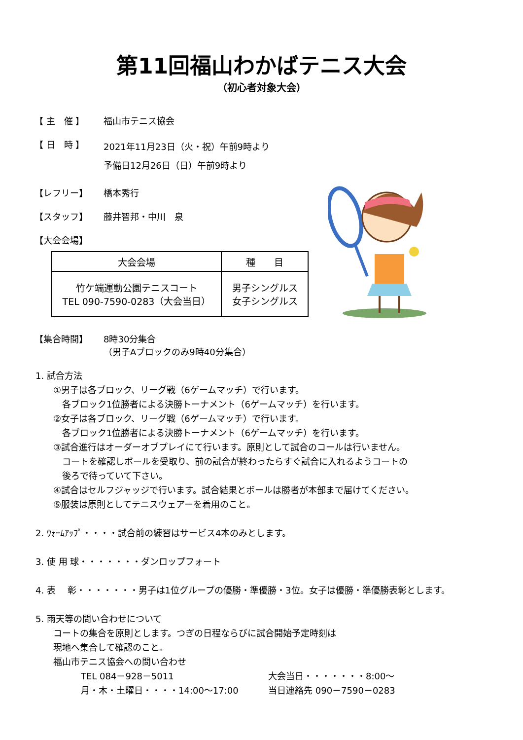第11回福山わかばテニス大会
（初心者対象大会）
【 主　催 】 福山市テニス協会
【 日　時 】
2021年11月23日（火・祝）午前9時より
予備日12月26日（日）午前9時より
【レフリー】 橋本秀行
【スタッフ】 藤井智邦・中川　泉
【大会会場】
| 大会会場 | 種 目 |
| --- | --- |
| 竹ケ端運動公園テニスコート TEL 090-7590-0283（大会当日） | 男子シングルス 女子シングルス |
【集合時間】 8時30分集合
（男子Aブロックのみ9時40分集合）
1. 試合方法
①男子は各ブロック、リーグ戦（6ゲームマッチ）で行います。
　各ブロック1位勝者による決勝トーナメント（6ゲームマッチ）を行います。
②女子は各ブロック、リーグ戦（6ゲームマッチ）で行います。
　各ブロック1位勝者による決勝トーナメント（6ゲームマッチ）を行います。
③試合進行はオーダーオブプレイにて行います。原則として試合のコールは行いません。
　コートを確認しボールを受取り、前の試合が終わったらすぐ試合に入れるようコートの
　後ろで待っていて下さい。
④試合はセルフジャッジで行います。試合結果とボールは勝者が本部まで届けてください。
⑤服装は原則としてテニスウェアーを着用のこと。
2. ｳｫｰﾑｱｯﾌﾟ・・・・試合前の練習はサービス4本のみとします。
3. 使 用 球・・・・・・・ダンロップフォート
4. 表　 彰・・・・・・・男子は1位グループの優勝・準優勝・3位。女子は優勝・準優勝表彰とします。
5. 雨天等の問い合わせについて
コートの集合を原則とします。つぎの日程ならびに試合開始予定時刻は
現地へ集合して確認のこと。
福山市テニス協会への問い合わせ
TEL 084－928－5011
月・木・土曜日・・・・14:00～17:00
大会当日・・・・・・・8:00～
当日連絡先 090－7590－0283